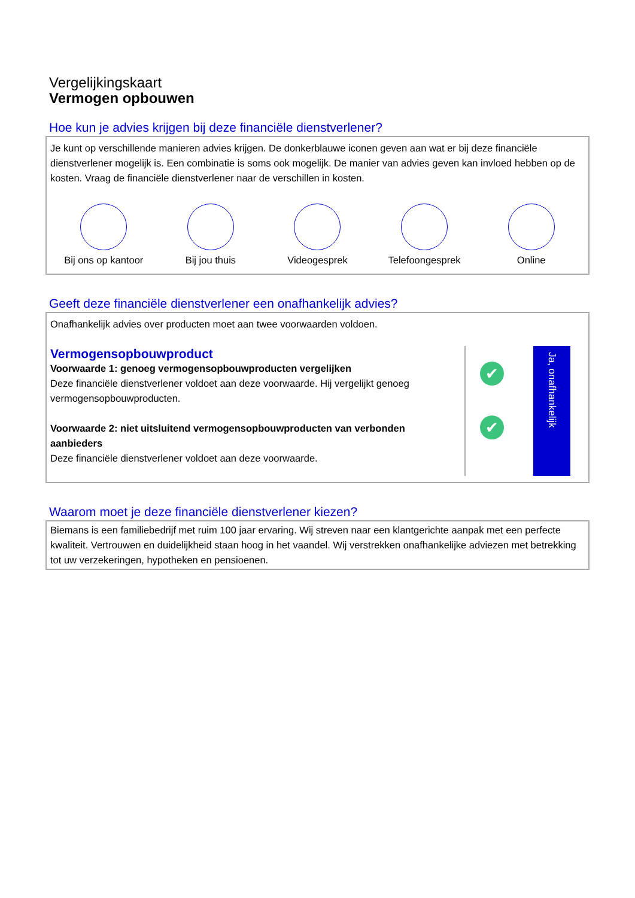Vergelijkingskaart
Vermogen opbouwen
Hoe kun je advies krijgen bij deze financiële dienstverlener?
Je kunt op verschillende manieren advies krijgen. De donkerblauwe iconen geven aan wat er bij deze financiële dienstverlener mogelijk is. Een combinatie is soms ook mogelijk. De manier van advies geven kan invloed hebben op de kosten. Vraag de financiële dienstverlener naar de verschillen in kosten.
Bij ons op kantoor
Bij jou thuis Videogesprek Telefoongesprek Online
Geeft deze financiële dienstverlener een onafhankelijk advies?
Onafhankelijk advies over producten moet aan twee voorwaarden voldoen.
Vermogensopbouwproduct
Voorwaarde 1: genoeg vermogensopbouwproducten vergelijken
Deze financiële dienstverlener voldoet aan deze voorwaarde. Hij vergelijkt genoeg vermogensopbouwproducten.
Voorwaarde 2: niet uitsluitend vermogensopbouwproducten van verbonden aanbieders
Deze financiële dienstverlener voldoet aan deze voorwaarde.
✔
✔
Ja, onafhankelijk
Waarom moet je deze financiële dienstverlener kiezen?
Biemans is een familiebedrijf met ruim 100 jaar ervaring. Wij streven naar een klantgerichte aanpak met een perfecte kwaliteit. Vertrouwen en duidelijkheid staan hoog in het vaandel. Wij verstrekken onafhankelijke adviezen met betrekking tot uw verzekeringen, hypotheken en pensioenen.